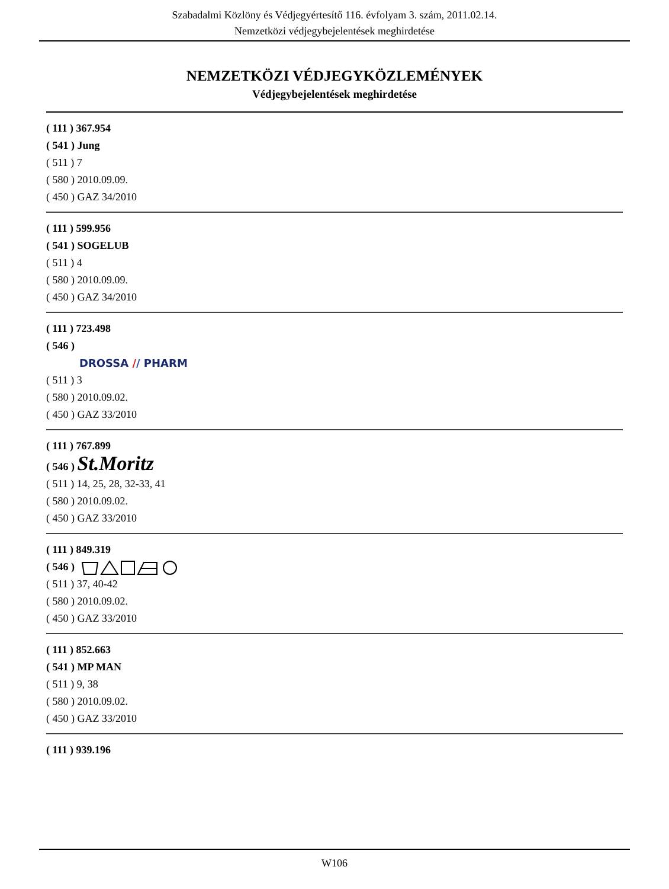Szabadalmi Közlöny és Védjegyértesítő 116. évfolyam 3. szám, 2011.02.14.
Nemzetközi védjegybejelentések meghirdetése
NEMZETKÖZI VÉDJEGYKÖZLEMÉNYEK
Védjegybejelentések meghirdetése
( 111 ) 367.954
( 541 ) Jung
( 511 ) 7
( 580 ) 2010.09.09.
( 450 ) GAZ 34/2010
( 111 ) 599.956
( 541 ) SOGELUB
( 511 ) 4
( 580 ) 2010.09.09.
( 450 ) GAZ 34/2010
( 111 ) 723.498
( 546 )
DROSSA // PHARM
( 511 ) 3
( 580 ) 2010.09.02.
( 450 ) GAZ 33/2010
( 111 ) 767.899
( 546 ) St.Moritz
( 511 ) 14, 25, 28, 32-33, 41
( 580 ) 2010.09.02.
( 450 ) GAZ 33/2010
( 111 ) 849.319
( 546 )
( 511 ) 37, 40-42
( 580 ) 2010.09.02.
( 450 ) GAZ 33/2010
( 111 ) 852.663
( 541 ) MP MAN
( 511 ) 9, 38
( 580 ) 2010.09.02.
( 450 ) GAZ 33/2010
( 111 ) 939.196
W106